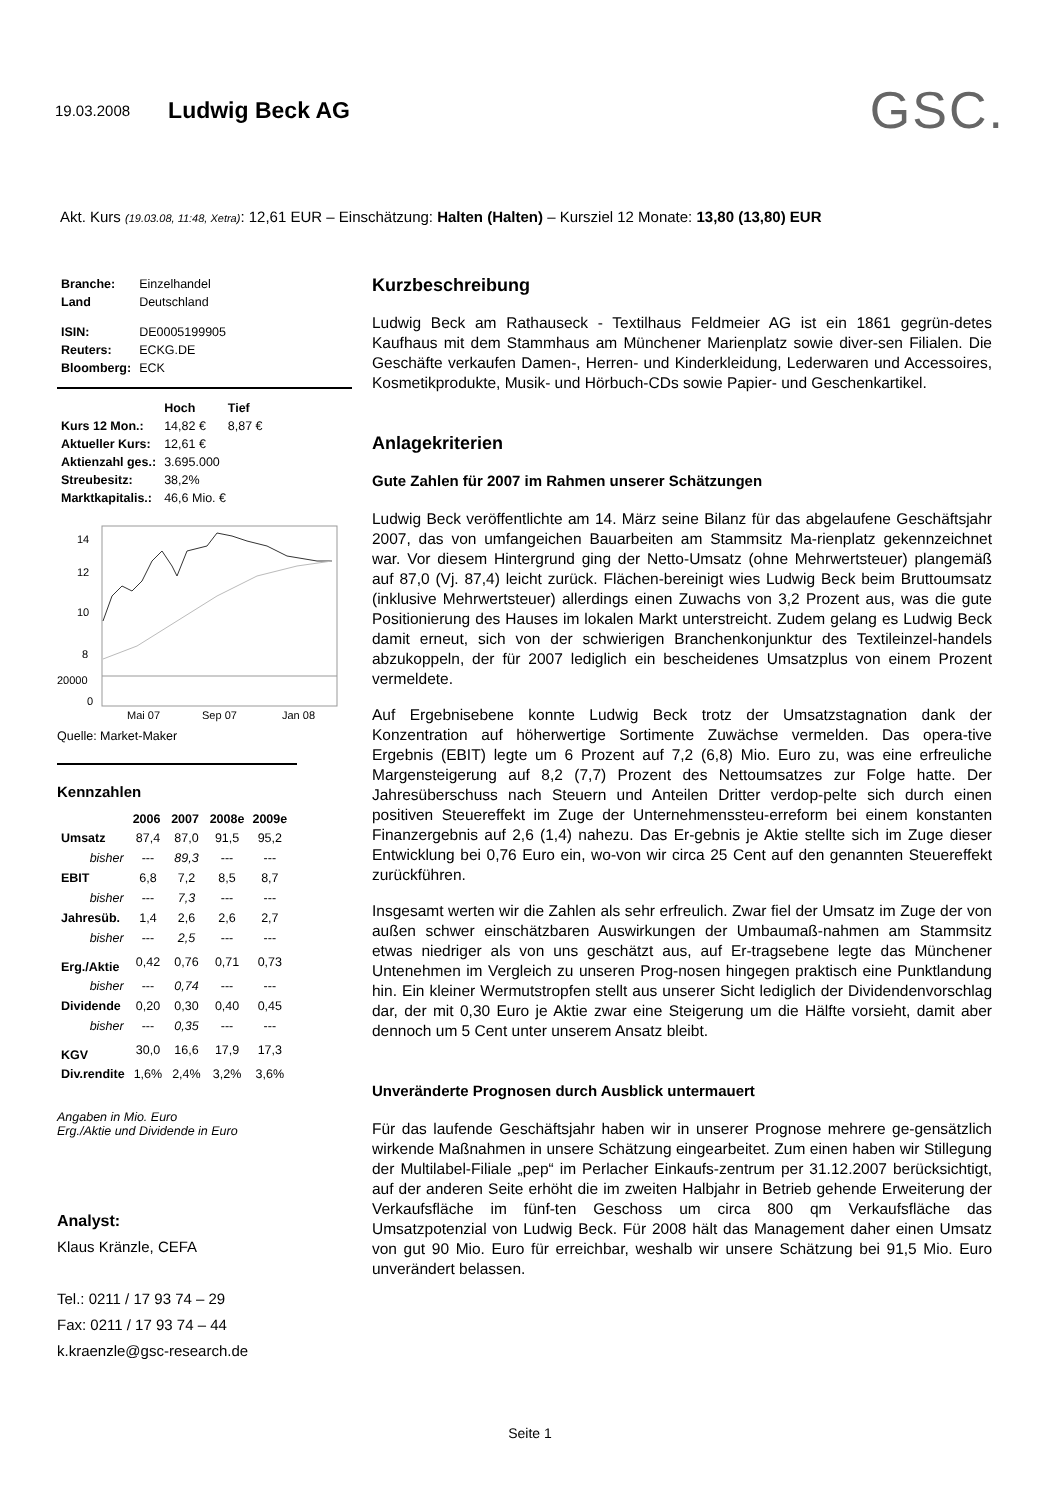19.03.2008 Ludwig Beck AG GSC.
Akt. Kurs (19.03.08, 11:48, Xetra): 12,61 EUR – Einschätzung: Halten (Halten) – Kursziel 12 Monate: 13,80 (13,80) EUR
| Branche: | Einzelhandel |
| Land | Deutschland |
| ISIN: | DE0005199905 |
| Reuters: | ECKG.DE |
| Bloomberg: | ECK |
| | Hoch | Tief |
| --- | --- | --- |
| Kurs 12 Mon.: | 14,82 € | 8,87 € |
| Aktueller Kurs: | 12,61 € | |
| Aktienzahl ges.: | 3.695.000 | |
| Streubesitz: | 38,2% | |
| Marktkapitalis.: | 46,6 Mio. € | |
14
12
10
8
20000
0
Mai 07
Sep 07
Jan 08
Quelle: Market-Maker
Kennzahlen
| | 2006 | 2007 | 2008e | 2009e |
| --- | --- | --- | --- | --- |
| Umsatz | 87,4 | 87,0 | 91,5 | 95,2 |
| bisher | --- | 89,3 | --- | --- |
| EBIT | 6,8 | 7,2 | 8,5 | 8,7 |
| bisher | --- | 7,3 | --- | --- |
| Jahresüb. | 1,4 | 2,6 | 2,6 | 2,7 |
| bisher | --- | 2,5 | --- | --- |
| Erg./Aktie | 0,42 | 0,76 | 0,71 | 0,73 |
| bisher | --- | 0,74 | --- | --- |
| Dividende | 0,20 | 0,30 | 0,40 | 0,45 |
| bisher | --- | 0,35 | --- | --- |
| KGV | 30,0 | 16,6 | 17,9 | 17,3 |
| Div.rendite | 1,6% | 2,4% | 3,2% | 3,6% |
Angaben in Mio. Euro
Erg./Aktie und Dividende in Euro
Analyst:
Klaus Kränzle, CEFA
Tel.: 0211 / 17 93 74 – 29
Fax: 0211 / 17 93 74 – 44
k.kraenzle@gsc-research.de
Kurzbeschreibung
Ludwig Beck am Rathauseck - Textilhaus Feldmeier AG ist ein 1861 gegrün-detes Kaufhaus mit dem Stammhaus am Münchener Marienplatz sowie diver-sen Filialen. Die Geschäfte verkaufen Damen-, Herren- und Kinderkleidung, Lederwaren und Accessoires, Kosmetikprodukte, Musik- und Hörbuch-CDs sowie Papier- und Geschenkartikel.
Anlagekriterien
Gute Zahlen für 2007 im Rahmen unserer Schätzungen
Ludwig Beck veröffentlichte am 14. März seine Bilanz für das abgelaufene Geschäftsjahr 2007, das von umfangeichen Bauarbeiten am Stammsitz Ma-rienplatz gekennzeichnet war. Vor diesem Hintergrund ging der Netto-Umsatz (ohne Mehrwertsteuer) plangemäß auf 87,0 (Vj. 87,4) leicht zurück. Flächen-bereinigt wies Ludwig Beck beim Bruttoumsatz (inklusive Mehrwertsteuer) allerdings einen Zuwachs von 3,2 Prozent aus, was die gute Positionierung des Hauses im lokalen Markt unterstreicht. Zudem gelang es Ludwig Beck damit erneut, sich von der schwierigen Branchenkonjunktur des Textileinzel-handels abzukoppeln, der für 2007 lediglich ein bescheidenes Umsatzplus von einem Prozent vermeldete.
Auf Ergebnisebene konnte Ludwig Beck trotz der Umsatzstagnation dank der Konzentration auf höherwertige Sortimente Zuwächse vermelden. Das opera-tive Ergebnis (EBIT) legte um 6 Prozent auf 7,2 (6,8) Mio. Euro zu, was eine erfreuliche Margensteigerung auf 8,2 (7,7) Prozent des Nettoumsatzes zur Folge hatte. Der Jahresüberschuss nach Steuern und Anteilen Dritter verdop-pelte sich durch einen positiven Steuereffekt im Zuge der Unternehmenssteu-erreform bei einem konstanten Finanzergebnis auf 2,6 (1,4) nahezu. Das Er-gebnis je Aktie stellte sich im Zuge dieser Entwicklung bei 0,76 Euro ein, wo-von wir circa 25 Cent auf den genannten Steuereffekt zurückführen.
Insgesamt werten wir die Zahlen als sehr erfreulich. Zwar fiel der Umsatz im Zuge der von außen schwer einschätzbaren Auswirkungen der Umbaumaß-nahmen am Stammsitz etwas niedriger als von uns geschätzt aus, auf Er-tragsebene legte das Münchener Untenehmen im Vergleich zu unseren Prog-nosen hingegen praktisch eine Punktlandung hin. Ein kleiner Wermutstropfen stellt aus unserer Sicht lediglich der Dividendenvorschlag dar, der mit 0,30 Euro je Aktie zwar eine Steigerung um die Hälfte vorsieht, damit aber dennoch um 5 Cent unter unserem Ansatz bleibt.
Unveränderte Prognosen durch Ausblick untermauert
Für das laufende Geschäftsjahr haben wir in unserer Prognose mehrere ge-gensätzlich wirkende Maßnahmen in unsere Schätzung eingearbeitet. Zum einen haben wir Stillegung der Multilabel-Filiale „pep“ im Perlacher Einkaufs-zentrum per 31.12.2007 berücksichtigt, auf der anderen Seite erhöht die im zweiten Halbjahr in Betrieb gehende Erweiterung der Verkaufsfläche im fünf-ten Geschoss um circa 800 qm Verkaufsfläche das Umsatzpotenzial von Ludwig Beck. Für 2008 hält das Management daher einen Umsatz von gut 90 Mio. Euro für erreichbar, weshalb wir unsere Schätzung bei 91,5 Mio. Euro unverändert belassen.
Seite 1